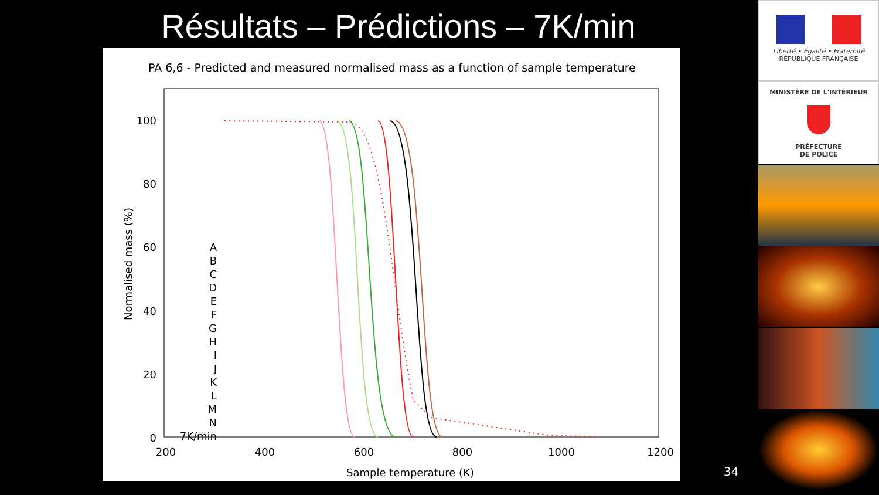Résultats – Prédictions – 7K/min
PA 6,6 - Predicted and measured normalised mass as a function of sample temperature
100
80
60
40
20
0
200
400
600
800
1000
1200
Sample temperature (K)
Normalised mass (%)
A
B
C
D
E
F
G
H
I
J
K
L
M
N
7K/min
34
Liberté • Égalité • Fraternité
RÉPUBLIQUE FRANÇAISE
MINISTÈRE DE L'INTÉRIEUR
PRÉFECTURE
DE POLICE